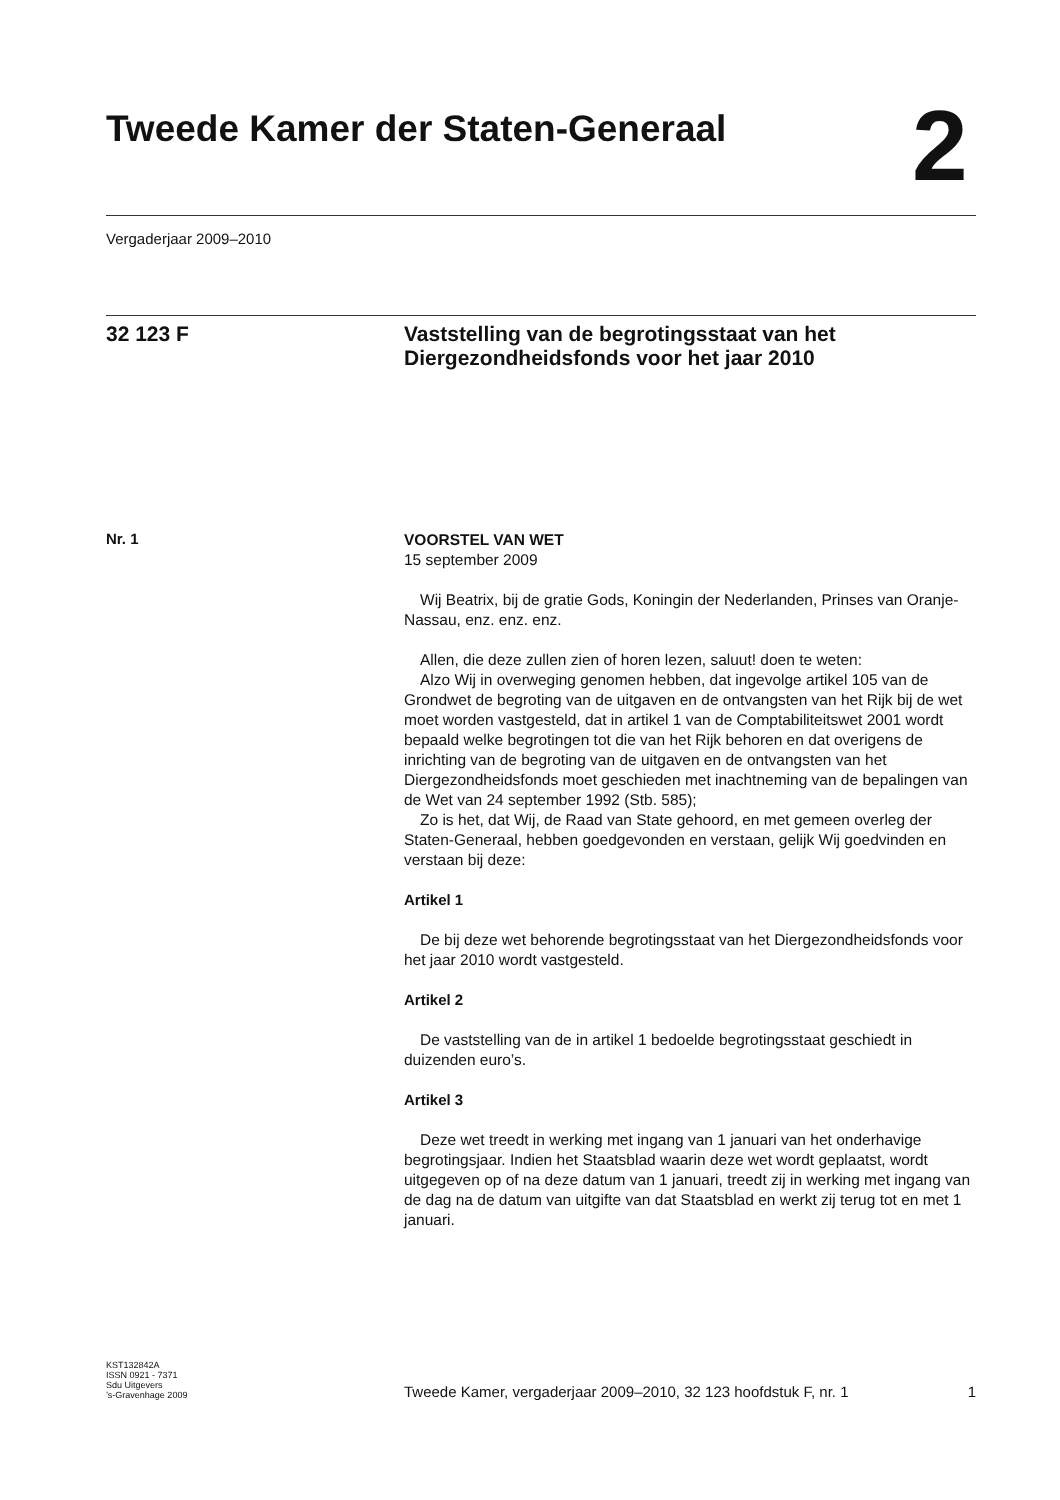Tweede Kamer der Staten-Generaal
2
Vergaderjaar 2009–2010
32 123 F
Vaststelling van de begrotingsstaat van het Diergezondheidsfonds voor het jaar 2010
Nr. 1
VOORSTEL VAN WET
15 september 2009
Wij Beatrix, bij de gratie Gods, Koningin der Nederlanden, Prinses van Oranje-Nassau, enz. enz. enz.
Allen, die deze zullen zien of horen lezen, saluut! doen te weten:
Alzo Wij in overweging genomen hebben, dat ingevolge artikel 105 van de Grondwet de begroting van de uitgaven en de ontvangsten van het Rijk bij de wet moet worden vastgesteld, dat in artikel 1 van de Comptabiliteitswet 2001 wordt bepaald welke begrotingen tot die van het Rijk behoren en dat overigens de inrichting van de begroting van de uitgaven en de ontvangsten van het Diergezondheidsfonds moet geschieden met inachtneming van de bepalingen van de Wet van 24 september 1992 (Stb. 585);
Zo is het, dat Wij, de Raad van State gehoord, en met gemeen overleg der Staten-Generaal, hebben goedgevonden en verstaan, gelijk Wij goedvinden en verstaan bij deze:
Artikel 1
De bij deze wet behorende begrotingsstaat van het Diergezondheidsfonds voor het jaar 2010 wordt vastgesteld.
Artikel 2
De vaststelling van de in artikel 1 bedoelde begrotingsstaat geschiedt in duizenden euro’s.
Artikel 3
Deze wet treedt in werking met ingang van 1 januari van het onderhavige begrotingsjaar. Indien het Staatsblad waarin deze wet wordt geplaatst, wordt uitgegeven op of na deze datum van 1 januari, treedt zij in werking met ingang van de dag na de datum van uitgifte van dat Staatsblad en werkt zij terug tot en met 1 januari.
KST132842A
ISSN 0921 - 7371
Sdu Uitgevers
’s-Gravenhage 2009
Tweede Kamer, vergaderjaar 2009–2010, 32 123 hoofdstuk F, nr. 1
1